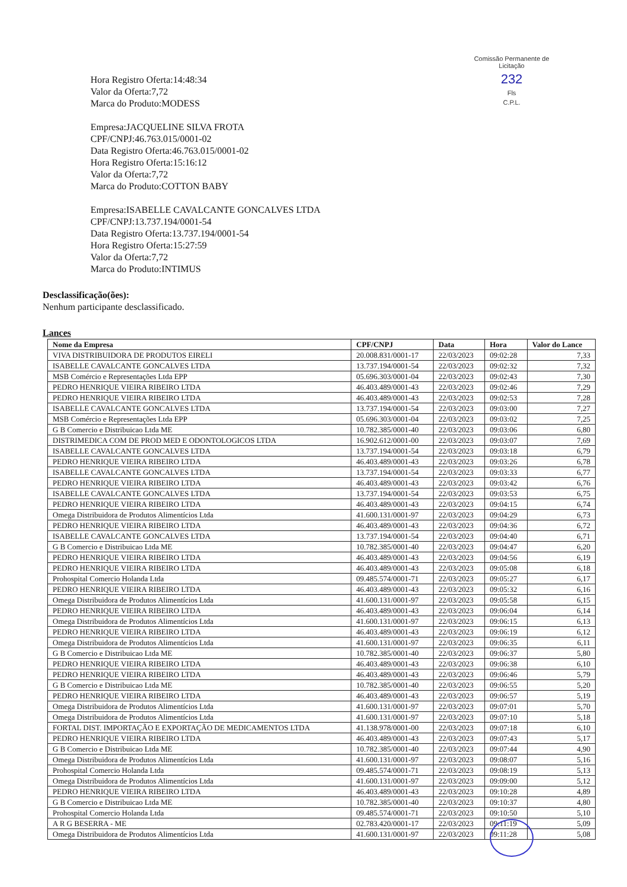Comissão Permanente de Licitação
232
Fls
C.P.L.
Hora Registro Oferta:14:48:34
Valor da Oferta:7,72
Marca do Produto:MODESS
Empresa:JACQUELINE SILVA FROTA
CPF/CNPJ:46.763.015/0001-02
Data Registro Oferta:46.763.015/0001-02
Hora Registro Oferta:15:16:12
Valor da Oferta:7,72
Marca do Produto:COTTON BABY
Empresa:ISABELLE CAVALCANTE GONCALVES LTDA
CPF/CNPJ:13.737.194/0001-54
Data Registro Oferta:13.737.194/0001-54
Hora Registro Oferta:15:27:59
Valor da Oferta:7,72
Marca do Produto:INTIMUS
Desclassificação(ões):
Nenhum participante desclassificado.
Lances
| Nome da Empresa | CPF/CNPJ | Data | Hora | Valor do Lance |
| --- | --- | --- | --- | --- |
| VIVA DISTRIBUIDORA DE PRODUTOS EIRELI | 20.008.831/0001-17 | 22/03/2023 | 09:02:28 | 7,33 |
| ISABELLE CAVALCANTE GONCALVES LTDA | 13.737.194/0001-54 | 22/03/2023 | 09:02:32 | 7,32 |
| MSB Comércio e Representações Ltda EPP | 05.696.303/0001-04 | 22/03/2023 | 09:02:43 | 7,30 |
| PEDRO HENRIQUE VIEIRA RIBEIRO LTDA | 46.403.489/0001-43 | 22/03/2023 | 09:02:46 | 7,29 |
| PEDRO HENRIQUE VIEIRA RIBEIRO LTDA | 46.403.489/0001-43 | 22/03/2023 | 09:02:53 | 7,28 |
| ISABELLE CAVALCANTE GONCALVES LTDA | 13.737.194/0001-54 | 22/03/2023 | 09:03:00 | 7,27 |
| MSB Comércio e Representações Ltda EPP | 05.696.303/0001-04 | 22/03/2023 | 09:03:02 | 7,25 |
| G B Comercio e Distribuicao Ltda ME | 10.782.385/0001-40 | 22/03/2023 | 09:03:06 | 6,80 |
| DISTRIMEDICA COM DE PROD MED E ODONTOLOGICOS LTDA | 16.902.612/0001-00 | 22/03/2023 | 09:03:07 | 7,69 |
| ISABELLE CAVALCANTE GONCALVES LTDA | 13.737.194/0001-54 | 22/03/2023 | 09:03:18 | 6,79 |
| PEDRO HENRIQUE VIEIRA RIBEIRO LTDA | 46.403.489/0001-43 | 22/03/2023 | 09:03:26 | 6,78 |
| ISABELLE CAVALCANTE GONCALVES LTDA | 13.737.194/0001-54 | 22/03/2023 | 09:03:33 | 6,77 |
| PEDRO HENRIQUE VIEIRA RIBEIRO LTDA | 46.403.489/0001-43 | 22/03/2023 | 09:03:42 | 6,76 |
| ISABELLE CAVALCANTE GONCALVES LTDA | 13.737.194/0001-54 | 22/03/2023 | 09:03:53 | 6,75 |
| PEDRO HENRIQUE VIEIRA RIBEIRO LTDA | 46.403.489/0001-43 | 22/03/2023 | 09:04:15 | 6,74 |
| Omega Distribuidora de Produtos Alimentícios Ltda | 41.600.131/0001-97 | 22/03/2023 | 09:04:29 | 6,73 |
| PEDRO HENRIQUE VIEIRA RIBEIRO LTDA | 46.403.489/0001-43 | 22/03/2023 | 09:04:36 | 6,72 |
| ISABELLE CAVALCANTE GONCALVES LTDA | 13.737.194/0001-54 | 22/03/2023 | 09:04:40 | 6,71 |
| G B Comercio e Distribuicao Ltda ME | 10.782.385/0001-40 | 22/03/2023 | 09:04:47 | 6,20 |
| PEDRO HENRIQUE VIEIRA RIBEIRO LTDA | 46.403.489/0001-43 | 22/03/2023 | 09:04:56 | 6,19 |
| PEDRO HENRIQUE VIEIRA RIBEIRO LTDA | 46.403.489/0001-43 | 22/03/2023 | 09:05:08 | 6,18 |
| Prohospital Comercio Holanda Ltda | 09.485.574/0001-71 | 22/03/2023 | 09:05:27 | 6,17 |
| PEDRO HENRIQUE VIEIRA RIBEIRO LTDA | 46.403.489/0001-43 | 22/03/2023 | 09:05:32 | 6,16 |
| Omega Distribuidora de Produtos Alimentícios Ltda | 41.600.131/0001-97 | 22/03/2023 | 09:05:58 | 6,15 |
| PEDRO HENRIQUE VIEIRA RIBEIRO LTDA | 46.403.489/0001-43 | 22/03/2023 | 09:06:04 | 6,14 |
| Omega Distribuidora de Produtos Alimentícios Ltda | 41.600.131/0001-97 | 22/03/2023 | 09:06:15 | 6,13 |
| PEDRO HENRIQUE VIEIRA RIBEIRO LTDA | 46.403.489/0001-43 | 22/03/2023 | 09:06:19 | 6,12 |
| Omega Distribuidora de Produtos Alimentícios Ltda | 41.600.131/0001-97 | 22/03/2023 | 09:06:35 | 6,11 |
| G B Comercio e Distribuicao Ltda ME | 10.782.385/0001-40 | 22/03/2023 | 09:06:37 | 5,80 |
| PEDRO HENRIQUE VIEIRA RIBEIRO LTDA | 46.403.489/0001-43 | 22/03/2023 | 09:06:38 | 6,10 |
| PEDRO HENRIQUE VIEIRA RIBEIRO LTDA | 46.403.489/0001-43 | 22/03/2023 | 09:06:46 | 5,79 |
| G B Comercio e Distribuicao Ltda ME | 10.782.385/0001-40 | 22/03/2023 | 09:06:55 | 5,20 |
| PEDRO HENRIQUE VIEIRA RIBEIRO LTDA | 46.403.489/0001-43 | 22/03/2023 | 09:06:57 | 5,19 |
| Omega Distribuidora de Produtos Alimentícios Ltda | 41.600.131/0001-97 | 22/03/2023 | 09:07:01 | 5,70 |
| Omega Distribuidora de Produtos Alimentícios Ltda | 41.600.131/0001-97 | 22/03/2023 | 09:07:10 | 5,18 |
| FORTAL DIST. IMPORTAÇÃO E EXPORTAÇÃO DE MEDICAMENTOS LTDA | 41.138.978/0001-00 | 22/03/2023 | 09:07:18 | 6,10 |
| PEDRO HENRIQUE VIEIRA RIBEIRO LTDA | 46.403.489/0001-43 | 22/03/2023 | 09:07:43 | 5,17 |
| G B Comercio e Distribuicao Ltda ME | 10.782.385/0001-40 | 22/03/2023 | 09:07:44 | 4,90 |
| Omega Distribuidora de Produtos Alimentícios Ltda | 41.600.131/0001-97 | 22/03/2023 | 09:08:07 | 5,16 |
| Prohospital Comercio Holanda Ltda | 09.485.574/0001-71 | 22/03/2023 | 09:08:19 | 5,13 |
| Omega Distribuidora de Produtos Alimentícios Ltda | 41.600.131/0001-97 | 22/03/2023 | 09:09:00 | 5,12 |
| PEDRO HENRIQUE VIEIRA RIBEIRO LTDA | 46.403.489/0001-43 | 22/03/2023 | 09:10:28 | 4,89 |
| G B Comercio e Distribuicao Ltda ME | 10.782.385/0001-40 | 22/03/2023 | 09:10:37 | 4,80 |
| Prohospital Comercio Holanda Ltda | 09.485.574/0001-71 | 22/03/2023 | 09:10:50 | 5,10 |
| A R G BESERRA - ME | 02.783.420/0001-17 | 22/03/2023 | 09:11:19 | 5,09 |
| Omega Distribuidora de Produtos Alimentícios Ltda | 41.600.131/0001-97 | 22/03/2023 | 09:11:28 | 5,08 |